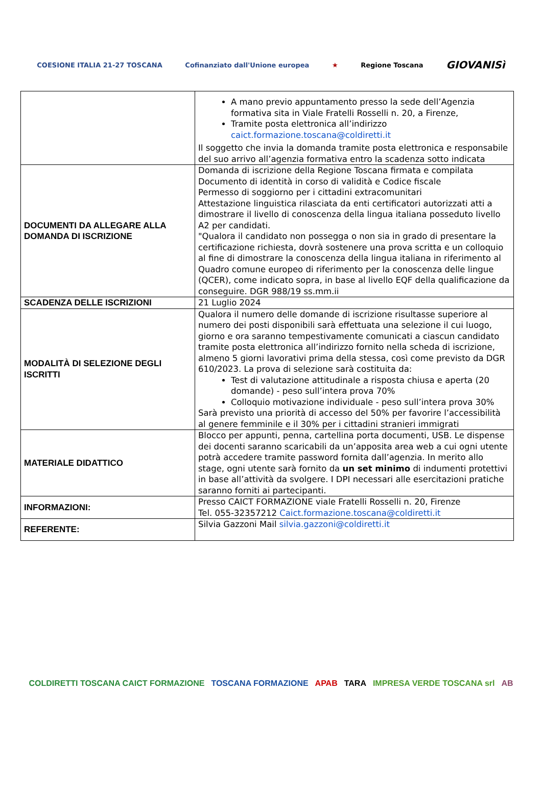COESIONE ITALIA 21-27 TOSCANA Cofinanziato dall'Unione europea ★ Regione Toscana GIOVANISì
| | A mano previo appuntamento presso la sede dell’Agenzia formativa sita in Viale Fratelli Rosselli n. 20, a Firenze, Tramite posta elettronica all’indirizzo caict.formazione.toscana@coldiretti.it Il soggetto che invia la domanda tramite posta elettronica e responsabile del suo arrivo all’agenzia formativa entro la scadenza sotto indicata |
| DOCUMENTI DA ALLEGARE ALLA DOMANDA DI ISCRIZIONE | Domanda di iscrizione della Regione Toscana firmata e compilata Documento di identità in corso di validità e Codice fiscale Permesso di soggiorno per i cittadini extracomunitari Attestazione linguistica rilasciata da enti certificatori autorizzati atti a dimostrare il livello di conoscenza della lingua italiana posseduto livello A2 per candidati. "Qualora il candidato non possegga o non sia in grado di presentare la certificazione richiesta, dovrà sostenere una prova scritta e un colloquio al fine di dimostrare la conoscenza della lingua italiana in riferimento al Quadro comune europeo di riferimento per la conoscenza delle lingue (QCER), come indicato sopra, in base al livello EQF della qualificazione da conseguire. DGR 988/19 ss.mm.ii |
| SCADENZA DELLE ISCRIZIONI | 21 Luglio 2024 |
| MODALITÀ DI SELEZIONE DEGLI ISCRITTI | Qualora il numero delle domande di iscrizione risultasse superiore al numero dei posti disponibili sarà effettuata una selezione il cui luogo, giorno e ora saranno tempestivamente comunicati a ciascun candidato tramite posta elettronica all’indirizzo fornito nella scheda di iscrizione, almeno 5 giorni lavorativi prima della stessa, così come previsto da DGR 610/2023. La prova di selezione sarà costituita da: Test di valutazione attitudinale a risposta chiusa e aperta (20 domande) - peso sull’intera prova 70% Colloquio motivazione individuale - peso sull’intera prova 30% Sarà previsto una priorità di accesso del 50% per favorire l’accessibilità al genere femminile e il 30% per i cittadini stranieri immigrati |
| MATERIALE DIDATTICO | Blocco per appunti, penna, cartellina porta documenti, USB. Le dispense dei docenti saranno scaricabili da un’apposita area web a cui ogni utente potrà accedere tramite password fornita dall’agenzia. In merito allo stage, ogni utente sarà fornito da un set minimo di indumenti protettivi in base all’attività da svolgere. I DPI necessari alle esercitazioni pratiche saranno forniti ai partecipanti. |
| INFORMAZIONI: | Presso CAICT FORMAZIONE viale Fratelli Rosselli n. 20, Firenze Tel. 055-32357212 Caict.formazione.toscana@coldiretti.it |
| REFERENTE: | Silvia Gazzoni Mail silvia.gazzoni@coldiretti.it |
COLDIRETTI TOSCANA CAICT FORMAZIONE TOSCANA FORMAZIONE APAB TARA IMPRESA VERDE TOSCANA srl AB